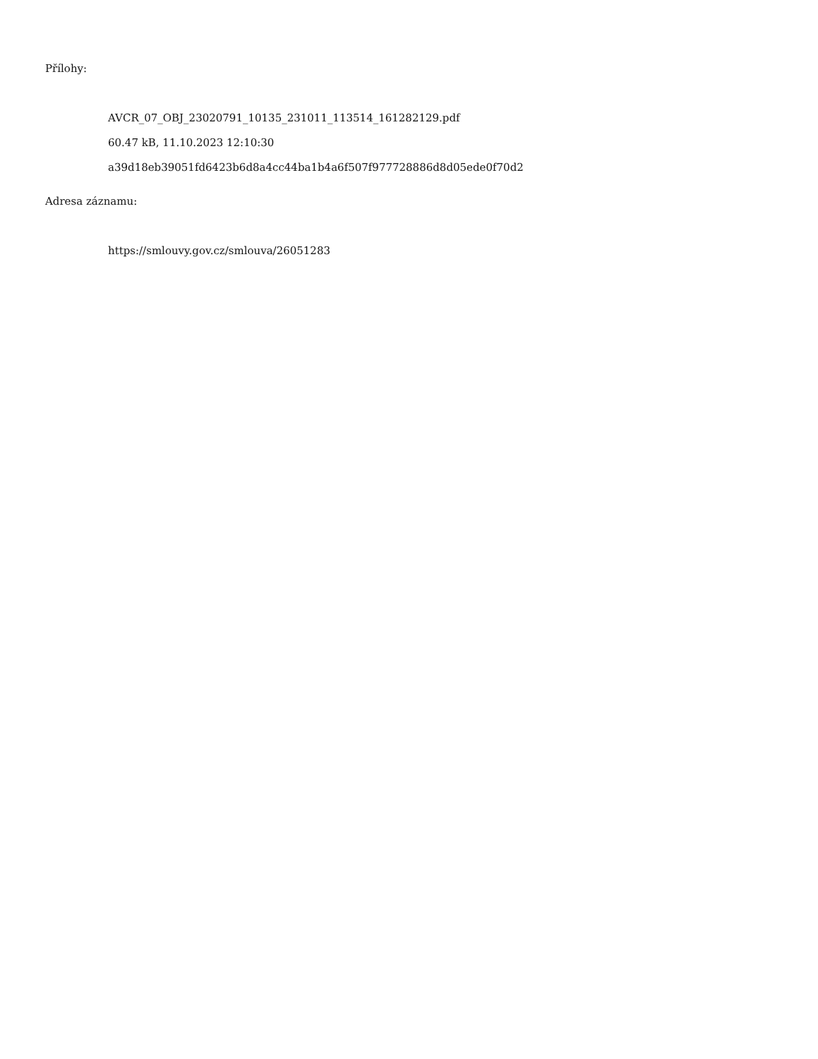Přílohy:
AVCR_07_OBJ_23020791_10135_231011_113514_161282129.pdf
60.47 kB, 11.10.2023 12:10:30
a39d18eb39051fd6423b6d8a4cc44ba1b4a6f507f977728886d8d05ede0f70d2
Adresa záznamu:
https://smlouvy.gov.cz/smlouva/26051283